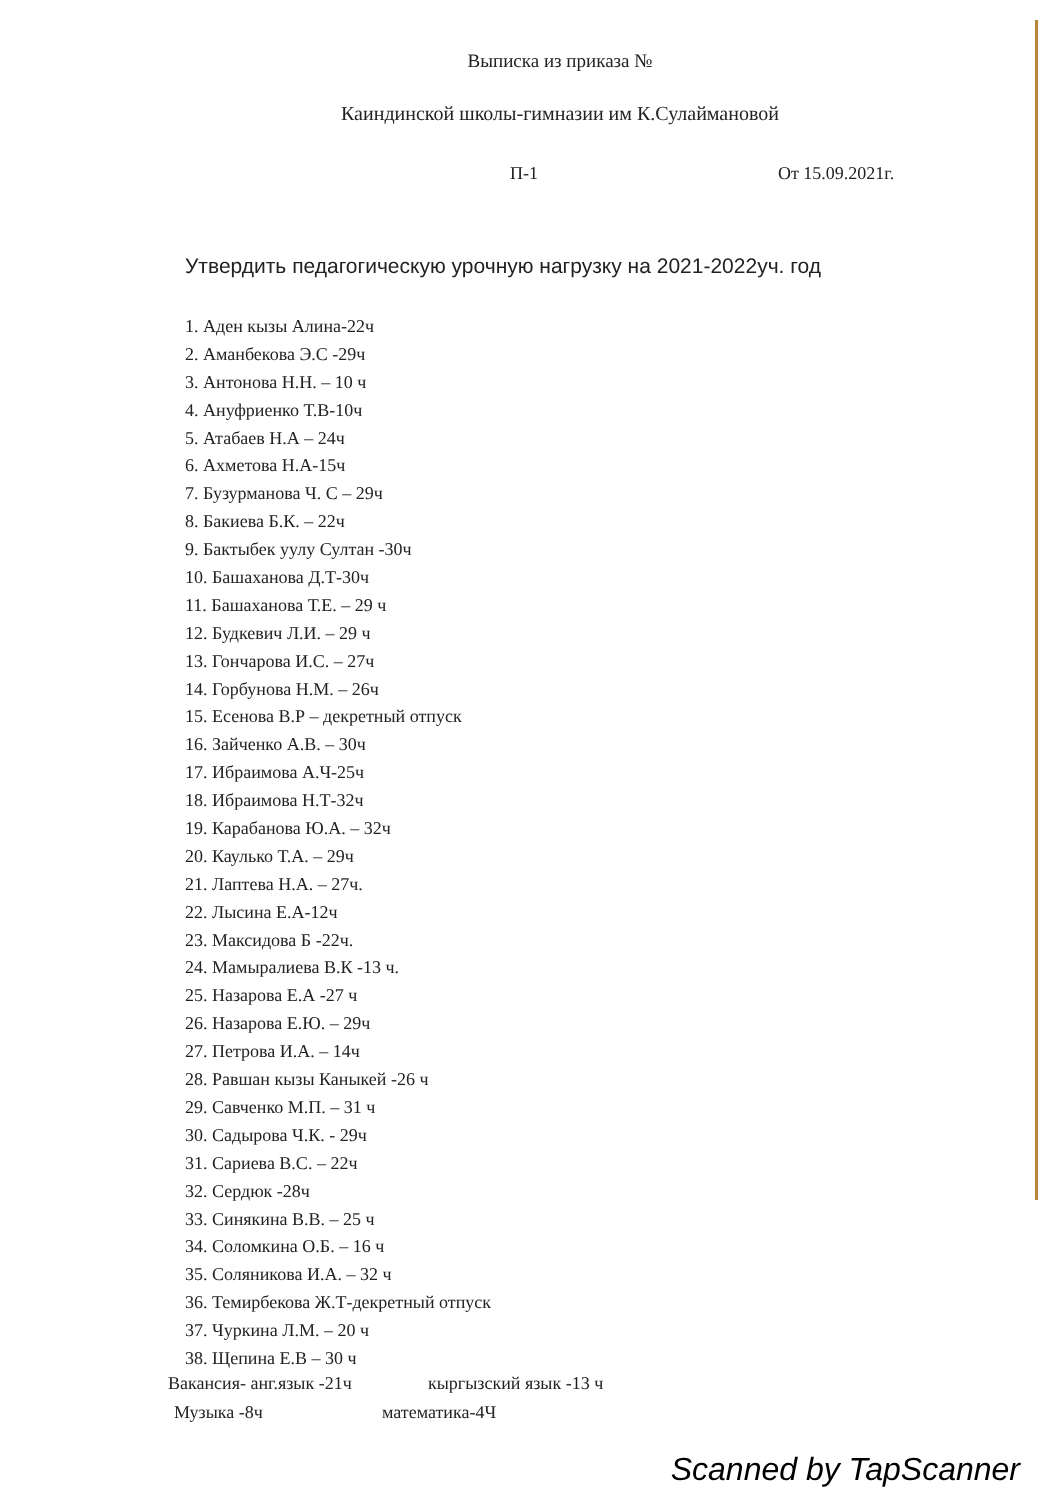Выписка из приказа №
Каиндинской школы-гимназии им К.Сулаймановой
П-1 От 15.09.2021г.
Утвердить педагогическую урочную нагрузку на 2021-2022уч. год
1. Аден кызы Алина-22ч
2. Аманбекова Э.С -29ч
3. Антонова Н.Н. – 10 ч
4. Ануфриенко Т.В-10ч
5. Атабаев Н.А – 24ч
6. Ахметова Н.А-15ч
7. Бузурманова Ч. С – 29ч
8. Бакиева Б.К. – 22ч
9. Бактыбек уулу Султан -30ч
10. Башаханова Д.Т-30ч
11. Башаханова Т.Е. – 29 ч
12. Будкевич Л.И. – 29 ч
13. Гончарова И.С. – 27ч
14. Горбунова Н.М. – 26ч
15. Есенова В.Р – декретный отпуск
16. Зайченко А.В. – 30ч
17. Ибраимова А.Ч-25ч
18. Ибраимова Н.Т-32ч
19. Карабанова Ю.А. – 32ч
20. Каулько Т.А. – 29ч
21. Лаптева Н.А. – 27ч.
22. Лысина Е.А-12ч
23. Максидова Б -22ч.
24. Мамыралиева В.К -13 ч.
25. Назарова Е.А -27 ч
26. Назарова Е.Ю. – 29ч
27. Петрова И.А. – 14ч
28. Равшан кызы Каныкей -26 ч
29. Савченко М.П. – 31 ч
30. Садырова Ч.К. - 29ч
31. Сариева В.С. – 22ч
32. Сердюк -28ч
33. Синякина В.В. – 25 ч
34. Соломкина О.Б. – 16 ч
35. Соляникова И.А. – 32 ч
36. Темирбекова Ж.Т-декретный отпуск
37. Чуркина Л.М. – 20 ч
38. Щепина Е.В – 30 ч
Вакансия- анг.язык -21ч кыргызский язык -13 ч
Музыка -8ч математика-4Ч
Scanned by TapScanner